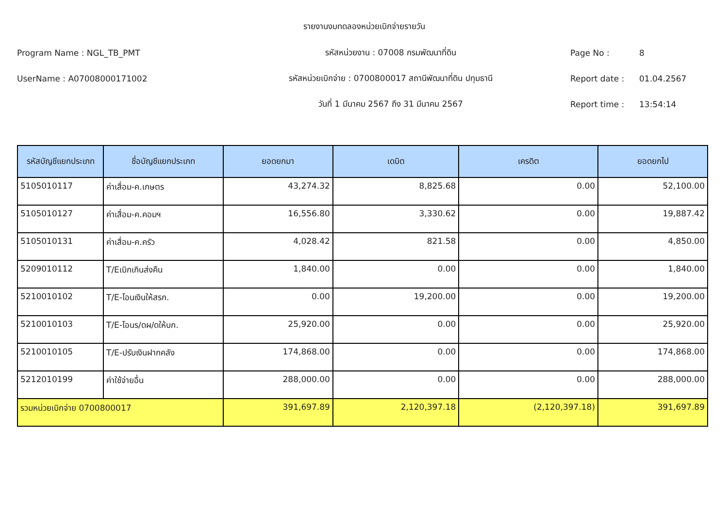รายงานงบทดลองหน่วยเบิกจ่ายรายวัน
Program Name : NGL_TB_PMT รหัสหน่วยงาน : 07008 กรมพัฒนาที่ดิน Page No : 8
UserName : A07008000171002 รหัสหน่วยเบิกจ่าย : 0700800017 สถานีพัฒนาที่ดิน ปทุมธานี Report date : 01.04.2567
วันที่ 1 มีนาคม 2567 ถึง 31 มีนาคม 2567 Report time : 13:54:14
| รหัสบัญชีแยกประเภท | ชื่อบัญชีแยกประเภท | ยอดยกมา | เดบิต | เครดิต | ยอดยกไป |
| --- | --- | --- | --- | --- | --- |
| 5105010117 | ค่าเสื่อม-ค.เกษตร | 43,274.32 | 8,825.68 | 0.00 | 52,100.00 |
| 5105010127 | ค่าเสื่อม-ค.คอมฯ | 16,556.80 | 3,330.62 | 0.00 | 19,887.42 |
| 5105010131 | ค่าเสื่อม-ค.ครัว | 4,028.42 | 821.58 | 0.00 | 4,850.00 |
| 5209010112 | T/Eเบิกเกินส่งคืน | 1,840.00 | 0.00 | 0.00 | 1,840.00 |
| 5210010102 | T/E-โอนเงินให้สรก. | 0.00 | 19,200.00 | 0.00 | 19,200.00 |
| 5210010103 | T/E-โอนร/ดผ/ดให้บก. | 25,920.00 | 0.00 | 0.00 | 25,920.00 |
| 5210010105 | T/E-ปรับเงินฝากคลัง | 174,868.00 | 0.00 | 0.00 | 174,868.00 |
| 5212010199 | ค่าใช้จ่ายอื่น | 288,000.00 | 0.00 | 0.00 | 288,000.00 |
| รวมหน่วยเบิกจ่าย 0700800017 | | 391,697.89 | 2,120,397.18 | (2,120,397.18) | 391,697.89 |